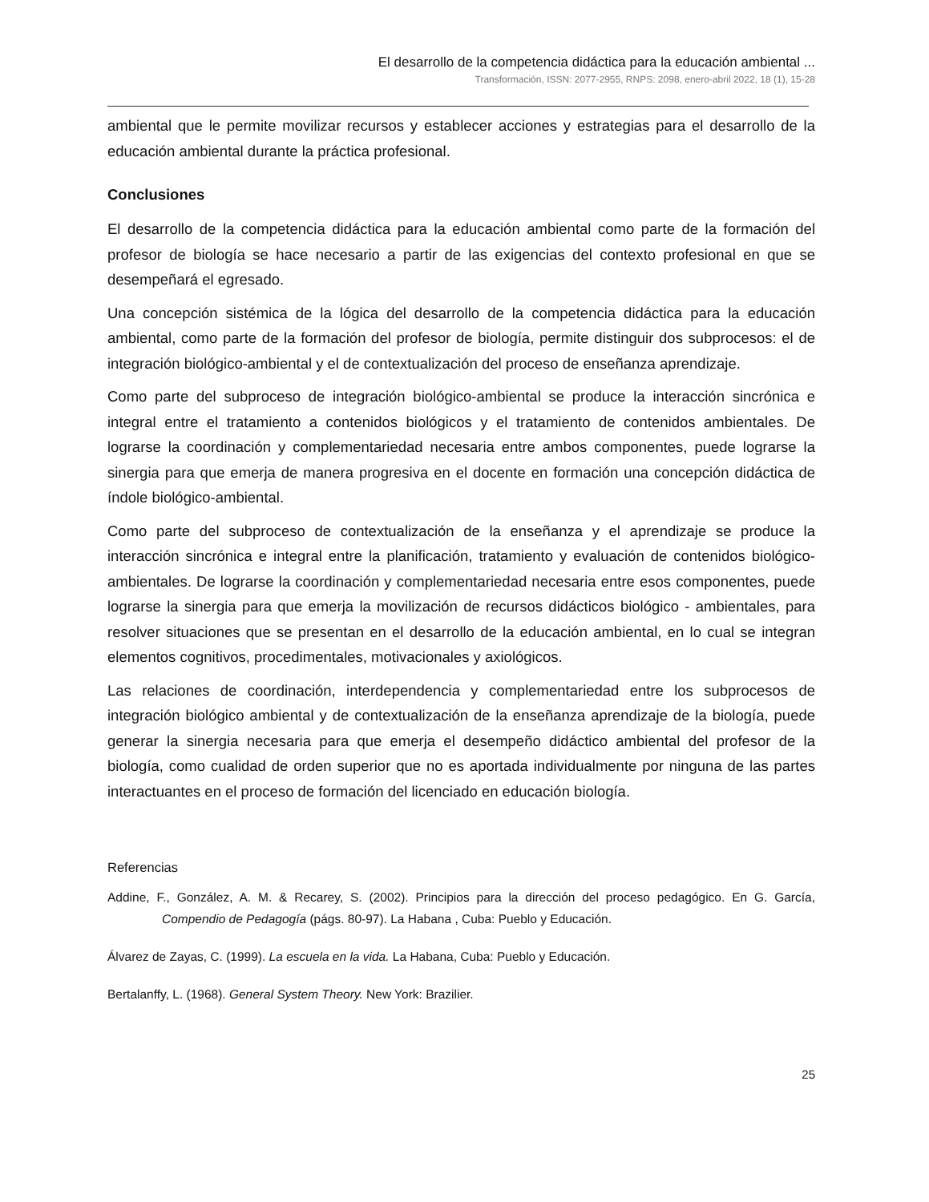El desarrollo de la competencia didáctica para la educación ambiental ...
Transformación, ISSN: 2077-2955, RNPS: 2098, enero-abril 2022, 18 (1), 15-28
ambiental que le permite movilizar recursos y establecer acciones y estrategias para el desarrollo de la educación ambiental durante la práctica profesional.
Conclusiones
El desarrollo de la competencia didáctica para la educación ambiental como parte de la formación del profesor de biología se hace necesario a partir de las exigencias del contexto profesional en que se desempeñará el egresado.
Una concepción sistémica de la lógica del desarrollo de la competencia didáctica para la educación ambiental, como parte de la formación del profesor de biología, permite distinguir dos subprocesos: el de integración biológico-ambiental y el de contextualización del proceso de enseñanza aprendizaje.
Como parte del subproceso de integración biológico-ambiental se produce la interacción sincrónica e integral entre el tratamiento a contenidos biológicos y el tratamiento de contenidos ambientales. De lograrse la coordinación y complementariedad necesaria entre ambos componentes, puede lograrse la sinergia para que emerja de manera progresiva en el docente en formación una concepción didáctica de índole biológico-ambiental.
Como parte del subproceso de contextualización de la enseñanza y el aprendizaje se produce la interacción sincrónica e integral entre la planificación, tratamiento y evaluación de contenidos biológico-ambientales. De lograrse la coordinación y complementariedad necesaria entre esos componentes, puede lograrse la sinergia para que emerja la movilización de recursos didácticos biológico - ambientales, para resolver situaciones que se presentan en el desarrollo de la educación ambiental, en lo cual se integran elementos cognitivos, procedimentales, motivacionales y axiológicos.
Las relaciones de coordinación, interdependencia y complementariedad entre los subprocesos de integración biológico ambiental y de contextualización de la enseñanza aprendizaje de la biología, puede generar la sinergia necesaria para que emerja el desempeño didáctico ambiental del profesor de la biología, como cualidad de orden superior que no es aportada individualmente por ninguna de las partes interactuantes en el proceso de formación del licenciado en educación biología.
Referencias
Addine, F., González, A. M. & Recarey, S. (2002). Principios para la dirección del proceso pedagógico. En G. García, Compendio de Pedagogía (págs. 80-97). La Habana , Cuba: Pueblo y Educación.
Álvarez de Zayas, C. (1999). La escuela en la vida. La Habana, Cuba: Pueblo y Educación.
Bertalanffy, L. (1968). General System Theory. New York: Brazilier.
25